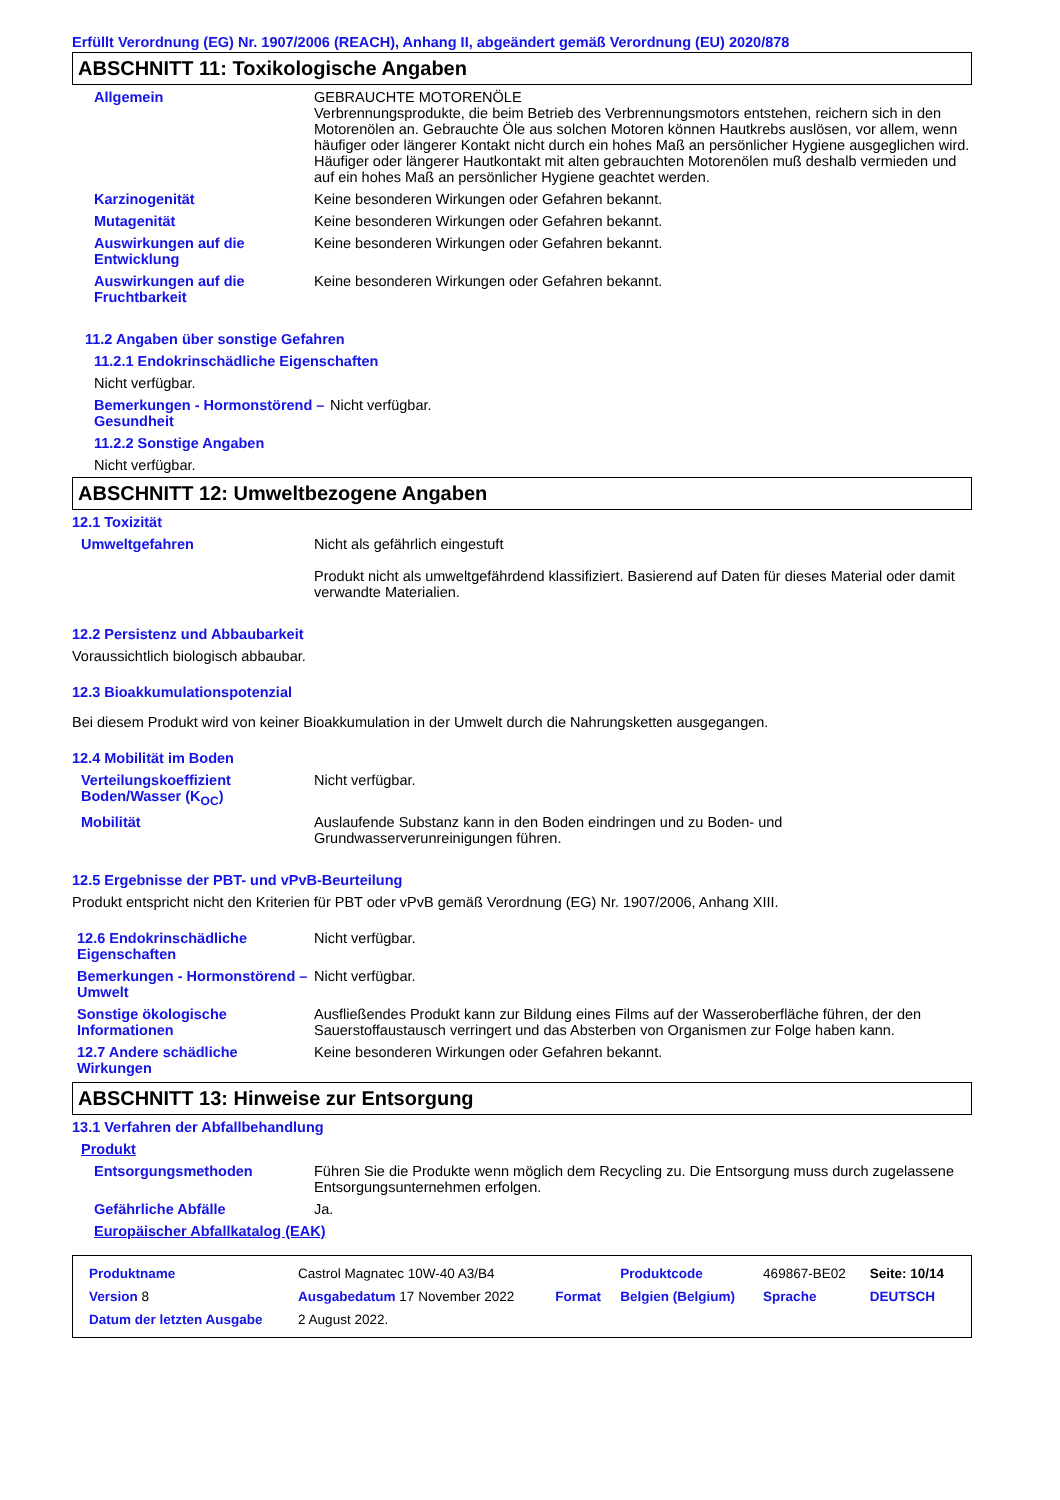Erfüllt Verordnung (EG) Nr. 1907/2006 (REACH), Anhang II, abgeändert gemäß Verordnung (EU) 2020/878
ABSCHNITT 11: Toxikologische Angaben
Allgemein GEBRAUCHTE MOTORENÖLE
Verbrennungsprodukte, die beim Betrieb des Verbrennungsmotors entstehen, reichern sich in den Motorenölen an. Gebrauchte Öle aus solchen Motoren können Hautkrebs auslösen, vor allem, wenn häufiger oder längerer Kontakt nicht durch ein hohes Maß an persönlicher Hygiene ausgeglichen wird. Häufiger oder längerer Hautkontakt mit alten gebrauchten Motorenölen muß deshalb vermieden und auf ein hohes Maß an persönlicher Hygiene geachtet werden.
Karzinogenität Keine besonderen Wirkungen oder Gefahren bekannt.
Mutagenität Keine besonderen Wirkungen oder Gefahren bekannt.
Auswirkungen auf die Entwicklung
Keine besonderen Wirkungen oder Gefahren bekannt.
Auswirkungen auf die Fruchtbarkeit
Keine besonderen Wirkungen oder Gefahren bekannt.
11.2 Angaben über sonstige Gefahren
11.2.1 Endokrinschädliche Eigenschaften
Nicht verfügbar.
Bemerkungen - Hormonstörend – Gesundheit
Nicht verfügbar.
11.2.2 Sonstige Angaben
Nicht verfügbar.
ABSCHNITT 12: Umweltbezogene Angaben
12.1 Toxizität
Umweltgefahren Nicht als gefährlich eingestuft
Produkt nicht als umweltgefährdend klassifiziert. Basierend auf Daten für dieses Material oder damit verwandte Materialien.
12.2 Persistenz und Abbaubarkeit
Voraussichtlich biologisch abbaubar.
12.3 Bioakkumulationspotenzial
Bei diesem Produkt wird von keiner Bioakkumulation in der Umwelt durch die Nahrungsketten ausgegangen.
12.4 Mobilität im Boden
Verteilungskoeffizient Boden/Wasser (K<sub>OC</sub>)
Nicht verfügbar.
Mobilität Auslaufende Substanz kann in den Boden eindringen und zu Boden- und Grundwasserverunreinigungen führen.
12.5 Ergebnisse der PBT- und vPvB-Beurteilung
Produkt entspricht nicht den Kriterien für PBT oder vPvB gemäß Verordnung (EG) Nr. 1907/2006, Anhang XIII.
12.6 Endokrinschädliche Eigenschaften
Nicht verfügbar.
Bemerkungen - Hormonstörend – Umwelt
Nicht verfügbar.
Sonstige ökologische Informationen
Ausfließendes Produkt kann zur Bildung eines Films auf der Wasseroberfläche führen, der den Sauerstoffaustausch verringert und das Absterben von Organismen zur Folge haben kann.
12.7 Andere schädliche Wirkungen
Keine besonderen Wirkungen oder Gefahren bekannt.
ABSCHNITT 13: Hinweise zur Entsorgung
13.1 Verfahren der Abfallbehandlung
Produkt
Entsorgungsmethoden Führen Sie die Produkte wenn möglich dem Recycling zu. Die Entsorgung muss durch zugelassene Entsorgungsunternehmen erfolgen.
Gefährliche Abfälle Ja.
Europäischer Abfallkatalog (EAK)
| Produktname | Castrol Magnatec 10W-40 A3/B4 | | Produktcode | 469867-BE02 | Seite: 10/14 |
| Version 8 | Ausgabedatum 17 November 2022 | Format | Belgien (Belgium) | Sprache | DEUTSCH |
| Datum der letzten Ausgabe | 2 August 2022. | | | | |